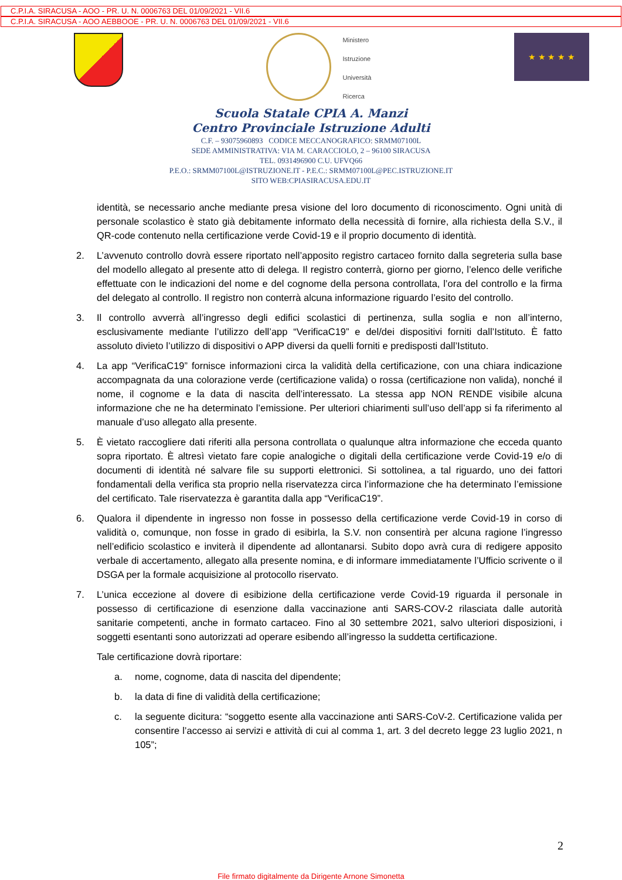C.P.I.A. SIRACUSA - AOO - PR. U. N. 0006763 DEL 01/09/2021 - VII.6
C.P.I.A. SIRACUSA - AOO AEBBOOE - PR. U. N. 0006763 DEL 01/09/2021 - VII.6
Ministero
Istruzione
Università
Ricerca
★ ★ ★ ★ ★
Scuola Statale CPIA A. Manzi
Centro Provinciale Istruzione Adulti
C.F. – 93075960893 CODICE MECCANOGRAFICO: SRMM07100L
SEDE AMMINISTRATIVA: VIA M. CARACCIOLO, 2 – 96100 SIRACUSA
TEL. 0931496900 C.U. UFVQ66
P.E.O.: SRMM07100L@ISTRUZIONE.IT - P.E.C.: SRMM07100L@PEC.ISTRUZIONE.IT
SITO WEB:CPIASIRACUSA.EDU.IT
identità, se necessario anche mediante presa visione del loro documento di riconoscimento. Ogni unità di personale scolastico è stato già debitamente informato della necessità di fornire, alla richiesta della S.V., il QR-code contenuto nella certificazione verde Covid-19 e il proprio documento di identità.
2. L’avvenuto controllo dovrà essere riportato nell’apposito registro cartaceo fornito dalla segreteria sulla base del modello allegato al presente atto di delega. Il registro conterrà, giorno per giorno, l’elenco delle verifiche effettuate con le indicazioni del nome e del cognome della persona controllata, l’ora del controllo e la firma del delegato al controllo. Il registro non conterrà alcuna informazione riguardo l’esito del controllo.
3. Il controllo avverrà all’ingresso degli edifici scolastici di pertinenza, sulla soglia e non all’interno, esclusivamente mediante l’utilizzo dell’app “VerificaC19” e del/dei dispositivi forniti dall’Istituto. È fatto assoluto divieto l’utilizzo di dispositivi o APP diversi da quelli forniti e predisposti dall’Istituto.
4. La app “VerificaC19” fornisce informazioni circa la validità della certificazione, con una chiara indicazione accompagnata da una colorazione verde (certificazione valida) o rossa (certificazione non valida), nonché il nome, il cognome e la data di nascita dell’interessato. La stessa app NON RENDE visibile alcuna informazione che ne ha determinato l’emissione. Per ulteriori chiarimenti sull’uso dell’app si fa riferimento al manuale d’uso allegato alla presente.
5. È vietato raccogliere dati riferiti alla persona controllata o qualunque altra informazione che ecceda quanto sopra riportato. È altresì vietato fare copie analogiche o digitali della certificazione verde Covid-19 e/o di documenti di identità né salvare file su supporti elettronici. Si sottolinea, a tal riguardo, uno dei fattori fondamentali della verifica sta proprio nella riservatezza circa l’informazione che ha determinato l’emissione del certificato. Tale riservatezza è garantita dalla app “VerificaC19”.
6. Qualora il dipendente in ingresso non fosse in possesso della certificazione verde Covid-19 in corso di validità o, comunque, non fosse in grado di esibirla, la S.V. non consentirà per alcuna ragione l’ingresso nell’edificio scolastico e inviterà il dipendente ad allontanarsi. Subito dopo avrà cura di redigere apposito verbale di accertamento, allegato alla presente nomina, e di informare immediatamente l’Ufficio scrivente o il DSGA per la formale acquisizione al protocollo riservato.
7. L’unica eccezione al dovere di esibizione della certificazione verde Covid-19 riguarda il personale in possesso di certificazione di esenzione dalla vaccinazione anti SARS-COV-2 rilasciata dalle autorità sanitarie competenti, anche in formato cartaceo. Fino al 30 settembre 2021, salvo ulteriori disposizioni, i soggetti esentanti sono autorizzati ad operare esibendo all’ingresso la suddetta certificazione.
Tale certificazione dovrà riportare:
a. nome, cognome, data di nascita del dipendente;
b. la data di fine di validità della certificazione;
c. la seguente dicitura: “soggetto esente alla vaccinazione anti SARS-CoV-2. Certificazione valida per consentire l’accesso ai servizi e attività di cui al comma 1, art. 3 del decreto legge 23 luglio 2021, n 105”;
2
File firmato digitalmente da Dirigente Arnone Simonetta